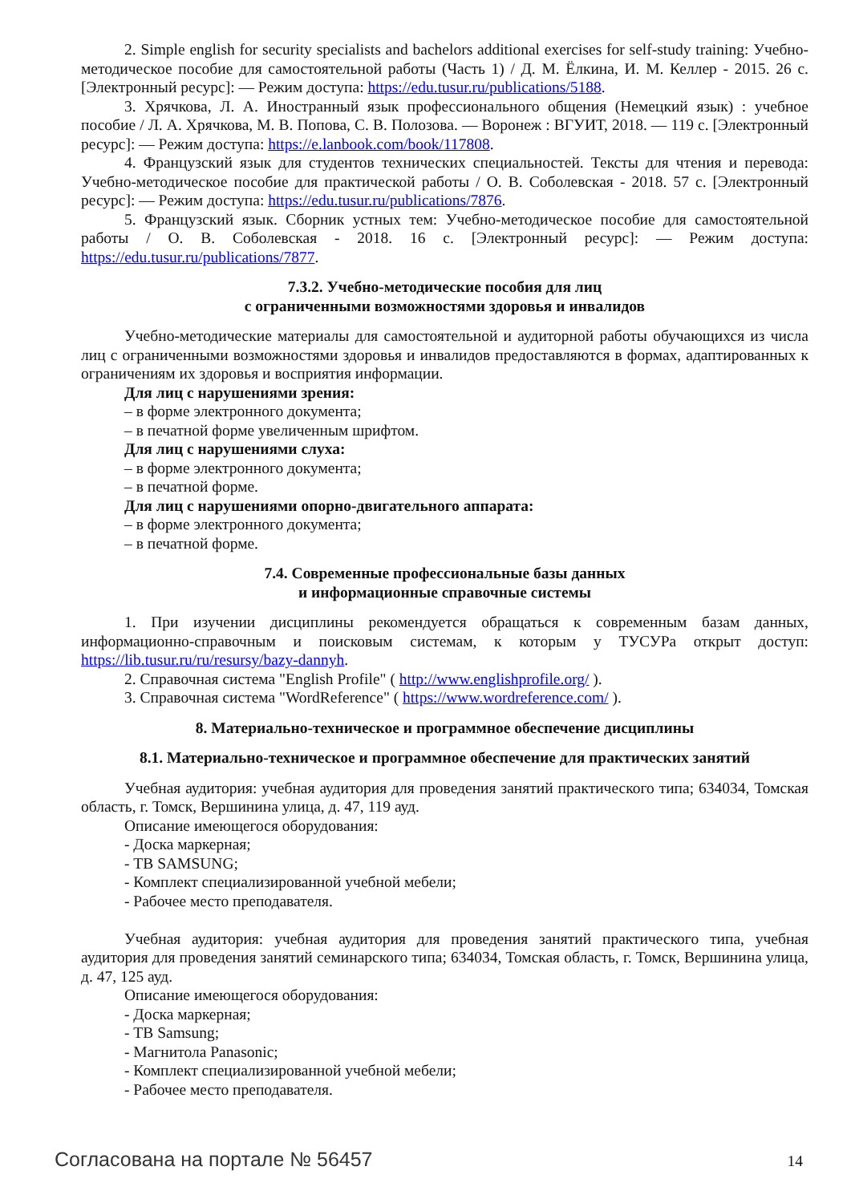2. Simple english for security specialists and bachelors additional exercises for self-study training: Учебно-методическое пособие для самостоятельной работы (Часть 1) / Д. М. Ёлкина, И. М. Келлер - 2015. 26 с. [Электронный ресурс]: — Режим доступа: https://edu.tusur.ru/publications/5188.
3. Хрячкова, Л. А. Иностранный язык профессионального общения (Немецкий язык) : учебное пособие / Л. А. Хрячкова, М. В. Попова, С. В. Полозова. — Воронеж : ВГУИТ, 2018. — 119 с. [Электронный ресурс]: — Режим доступа: https://e.lanbook.com/book/117808.
4. Французский язык для студентов технических специальностей. Тексты для чтения и перевода: Учебно-методическое пособие для практической работы / О. В. Соболевская - 2018. 57 с. [Электронный ресурс]: — Режим доступа: https://edu.tusur.ru/publications/7876.
5. Французский язык. Сборник устных тем: Учебно-методическое пособие для самостоятельной работы / О. В. Соболевская - 2018. 16 с. [Электронный ресурс]: — Режим доступа: https://edu.tusur.ru/publications/7877.
7.3.2. Учебно-методические пособия для лиц
с ограниченными возможностями здоровья и инвалидов
Учебно-методические материалы для самостоятельной и аудиторной работы обучающихся из числа лиц с ограниченными возможностями здоровья и инвалидов предоставляются в формах, адаптированных к ограничениям их здоровья и восприятия информации.
Для лиц с нарушениями зрения:
– в форме электронного документа;
– в печатной форме увеличенным шрифтом.
Для лиц с нарушениями слуха:
– в форме электронного документа;
– в печатной форме.
Для лиц с нарушениями опорно-двигательного аппарата:
– в форме электронного документа;
– в печатной форме.
7.4. Современные профессиональные базы данных
и информационные справочные системы
1. При изучении дисциплины рекомендуется обращаться к современным базам данных, информационно-справочным и поисковым системам, к которым у ТУСУРа открыт доступ: https://lib.tusur.ru/ru/resursy/bazy-dannyh.
2. Справочная система "English Profile" ( http://www.englishprofile.org/ ).
3. Справочная система "WordReference" ( https://www.wordreference.com/ ).
8. Материально-техническое и программное обеспечение дисциплины
8.1. Материально-техническое и программное обеспечение для практических занятий
Учебная аудитория: учебная аудитория для проведения занятий практического типа; 634034, Томская область, г. Томск, Вершинина улица, д. 47, 119 ауд.
Описание имеющегося оборудования:
- Доска маркерная;
- ТВ SAMSUNG;
- Комплект специализированной учебной мебели;
- Рабочее место преподавателя.
Учебная аудитория: учебная аудитория для проведения занятий практического типа, учебная аудитория для проведения занятий семинарского типа; 634034, Томская область, г. Томск, Вершинина улица, д. 47, 125 ауд.
Описание имеющегося оборудования:
- Доска маркерная;
- ТВ Samsung;
- Магнитола Panasonic;
- Комплект специализированной учебной мебели;
- Рабочее место преподавателя.
Согласована на портале № 56457 14